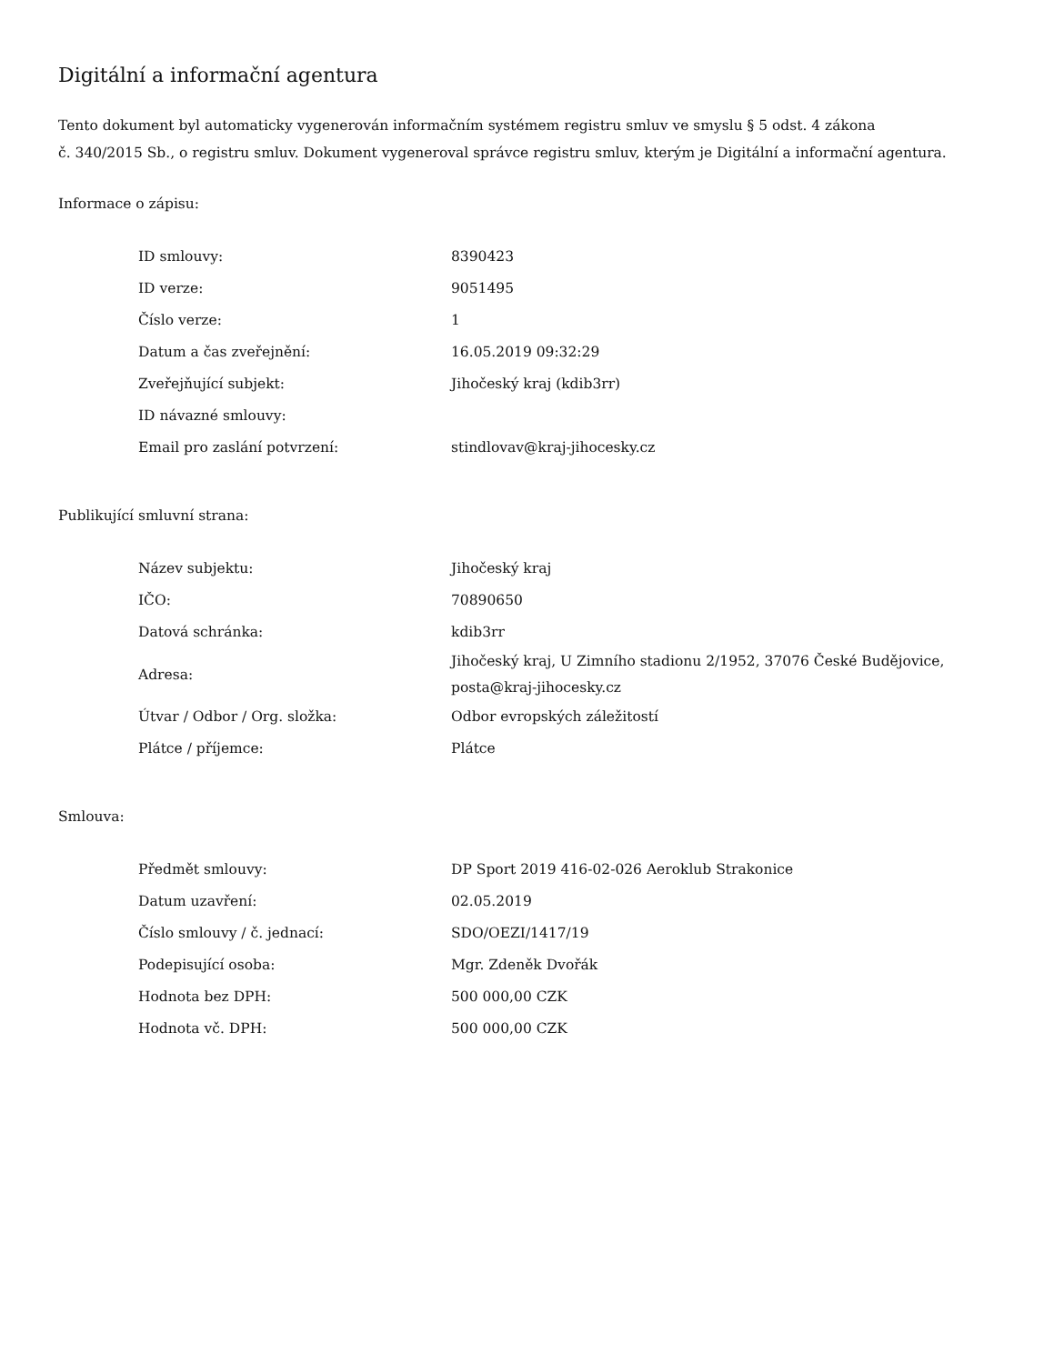Digitální a informační agentura
Tento dokument byl automaticky vygenerován informačním systémem registru smluv ve smyslu § 5 odst. 4 zákona
č. 340/2015 Sb., o registru smluv. Dokument vygeneroval správce registru smluv, kterým je Digitální a informační agentura.
Informace o zápisu:
| ID smlouvy: | 8390423 |
| ID verze: | 9051495 |
| Číslo verze: | 1 |
| Datum a čas zveřejnění: | 16.05.2019 09:32:29 |
| Zveřejňující subjekt: | Jihočeský kraj (kdib3rr) |
| ID návazné smlouvy: | |
| Email pro zaslání potvrzení: | stindlovav@kraj-jihocesky.cz |
Publikující smluvní strana:
| Název subjektu: | Jihočeský kraj |
| IČO: | 70890650 |
| Datová schránka: | kdib3rr |
| Adresa: | Jihočeský kraj, U Zimního stadionu 2/1952, 37076 České Budějovice, posta@kraj-jihocesky.cz |
| Útvar / Odbor / Org. složka: | Odbor evropských záležitostí |
| Plátce / příjemce: | Plátce |
Smlouva:
| Předmět smlouvy: | DP Sport 2019 416-02-026 Aeroklub Strakonice |
| Datum uzavření: | 02.05.2019 |
| Číslo smlouvy / č. jednací: | SDO/OEZI/1417/19 |
| Podepisující osoba: | Mgr. Zdeněk Dvořák |
| Hodnota bez DPH: | 500 000,00 CZK |
| Hodnota vč. DPH: | 500 000,00 CZK |